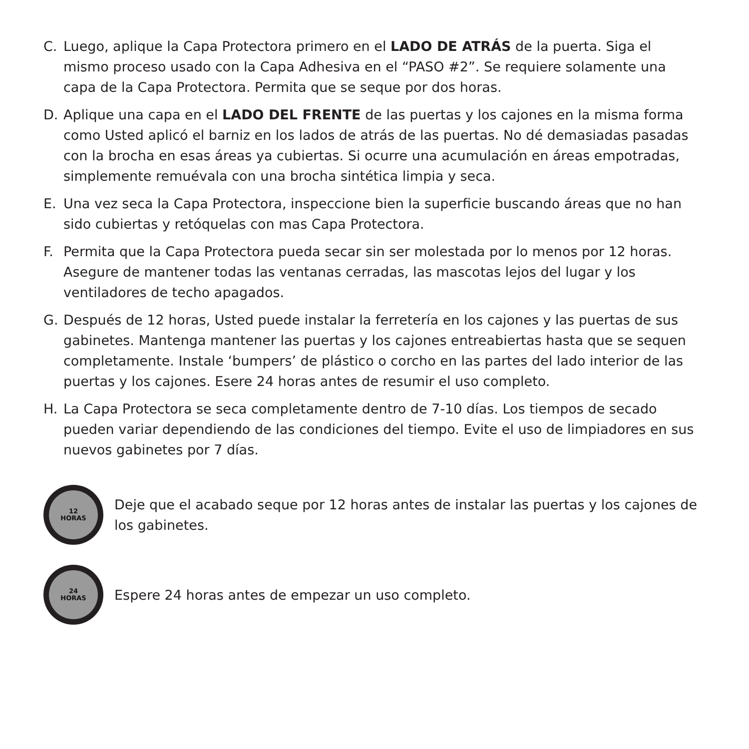C. Luego, aplique la Capa Protectora primero en el LADO DE ATRÁS de la puerta. Siga el mismo proceso usado con la Capa Adhesiva en el “PASO #2”. Se requiere solamente una capa de la Capa Protectora. Permita que se seque por dos horas.
D. Aplique una capa en el LADO DEL FRENTE de las puertas y los cajones en la misma forma como Usted aplicó el barniz en los lados de atrás de las puertas. No dé demasiadas pasadas con la brocha en esas áreas ya cubiertas. Si ocurre una acumulación en áreas empotradas, simplemente remuévala con una brocha sintética limpia y seca.
E. Una vez seca la Capa Protectora, inspeccione bien la superficie buscando áreas que no han sido cubiertas y retóquelas con mas Capa Protectora.
F. Permita que la Capa Protectora pueda secar sin ser molestada por lo menos por 12 horas. Asegure de mantener todas las ventanas cerradas, las mascotas lejos del lugar y los ventiladores de techo apagados.
G. Después de 12 horas, Usted puede instalar la ferretería en los cajones y las puertas de sus gabinetes. Mantenga mantener las puertas y los cajones entreabiertas hasta que se sequen completamente. Instale ‘bumpers’ de plástico o corcho en las partes del lado interior de las puertas y los cajones. Esere 24 horas antes de resumir el uso completo.
H. La Capa Protectora se seca completamente dentro de 7-10 días. Los tiempos de secado pueden variar dependiendo de las condiciones del tiempo. Evite el uso de limpiadores en sus nuevos gabinetes por 7 días.
12
HORAS
Deje que el acabado seque por 12 horas antes de instalar las puertas y los cajones de los gabinetes.
24
HORAS
Espere 24 horas antes de empezar un uso completo.